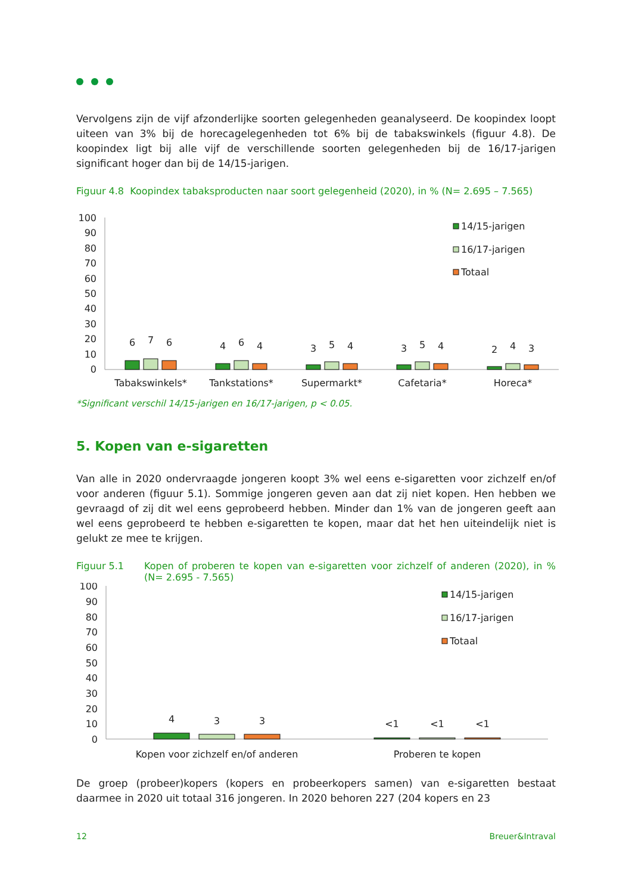Vervolgens zijn de vijf afzonderlijke soorten gelegenheden geanalyseerd. De koopindex loopt uiteen van 3% bij de horecagelegenheden tot 6% bij de tabakswinkels (figuur 4.8). De koopindex ligt bij alle vijf de verschillende soorten gelegenheden bij de 16/17-jarigen significant hoger dan bij de 14/15-jarigen.
Figuur 4.8 Koopindex tabaksproducten naar soort gelegenheid (2020), in % (N= 2.695 – 7.565)
100
90
80
70
60
50
40
30
20
10
0
6
7
6
4
6
4
3
5
4
3
5
4
2
4
3
Tabakswinkels*
Tankstations*
Supermarkt*
Cafetaria*
Horeca*
14/15-jarigen
16/17-jarigen
Totaal
*Significant verschil 14/15-jarigen en 16/17-jarigen, p < 0.05.
5. Kopen van e-sigaretten
Van alle in 2020 ondervraagde jongeren koopt 3% wel eens e-sigaretten voor zichzelf en/of voor anderen (figuur 5.1). Sommige jongeren geven aan dat zij niet kopen. Hen hebben we gevraagd of zij dit wel eens geprobeerd hebben. Minder dan 1% van de jongeren geeft aan wel eens geprobeerd te hebben e-sigaretten te kopen, maar dat het hen uiteindelijk niet is gelukt ze mee te krijgen.
Figuur 5.1 Kopen of proberen te kopen van e-sigaretten voor zichzelf of anderen (2020), in % (N= 2.695 - 7.565)
100
90
80
70
60
50
40
30
20
10
0
4
3
3
<1
<1
<1
Kopen voor zichzelf en/of anderen
Proberen te kopen
14/15-jarigen
16/17-jarigen
Totaal
De groep (probeer)kopers (kopers en probeerkopers samen) van e-sigaretten bestaat daarmee in 2020 uit totaal 316 jongeren. In 2020 behoren 227 (204 kopers en 23
12 Breuer&Intraval